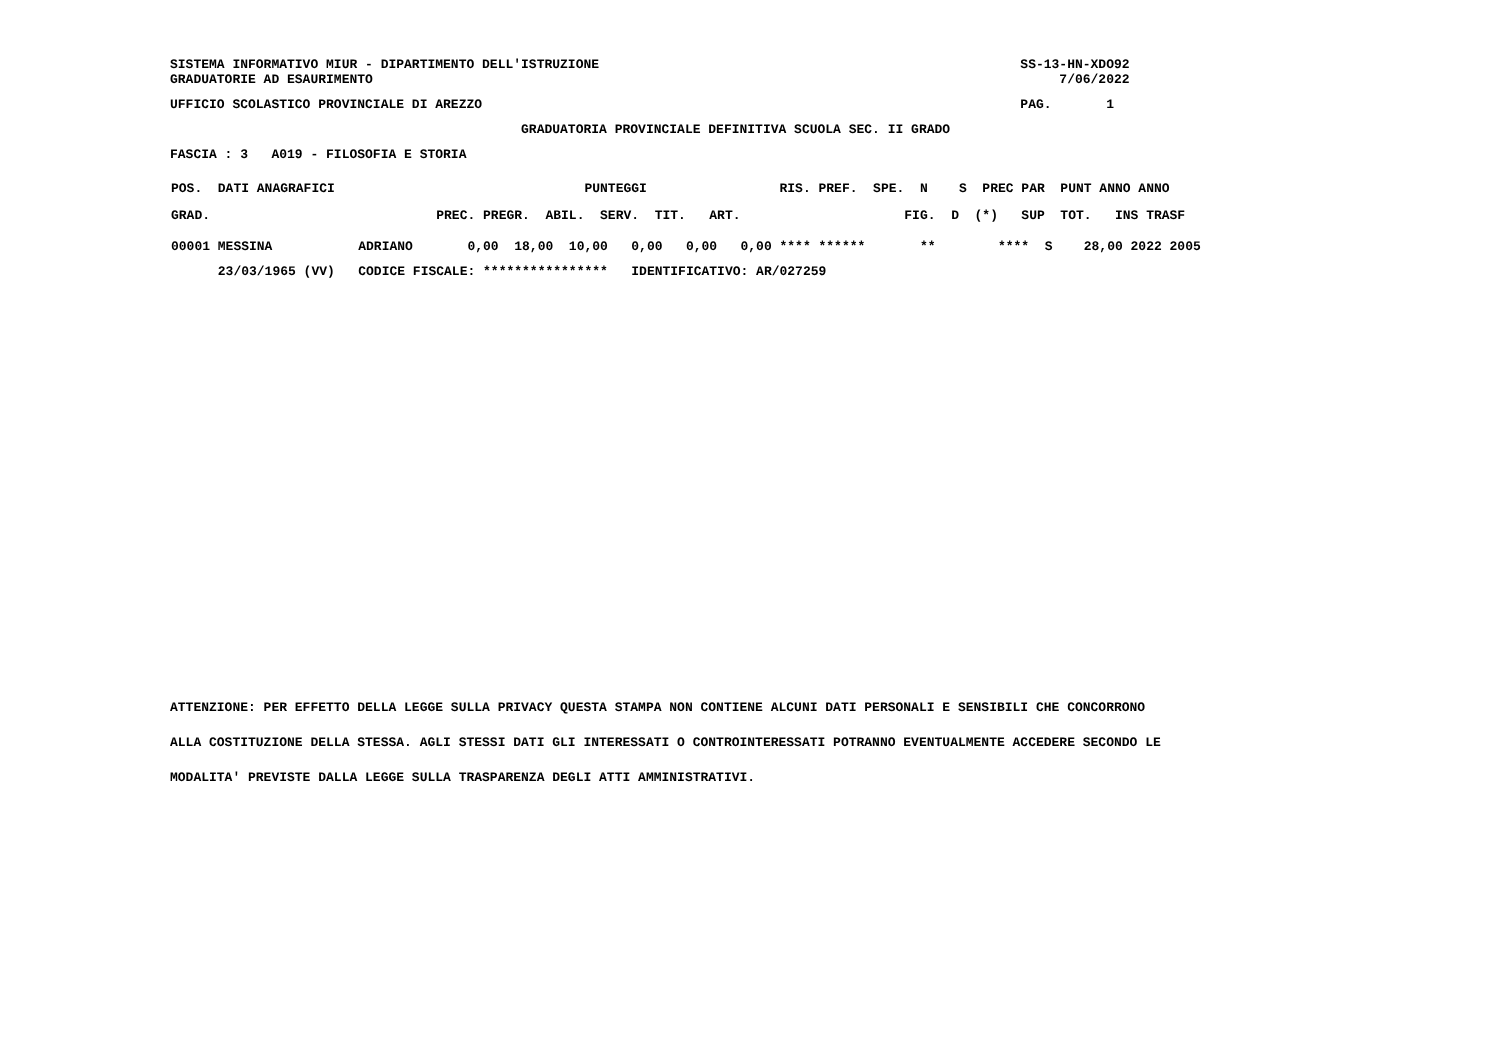SISTEMA INFORMATIVO MIUR - DIPARTIMENTO DELL'ISTRUZIONE                                                      SS-13-HN-XDO92
GRADUATORIE AD ESAURIMENTO                                                                                        7/06/2022
UFFICIO SCOLASTICO PROVINCIALE DI AREZZO                                                                     PAG.       1
                                             GRADUATORIA PROVINCIALE DEFINITIVA SCUOLA SEC. II GRADO
FASCIA : 3   A019 - FILOSOFIA E STORIA
| POS. DATI ANAGRAFICI PUNTEGGI RIS. PREF. SPE. N S PREC PAR PUNT ANNO ANNO |
| GRAD. PREC. PREGR. ABIL. SERV. TIT. ART. FIG. D (*) SUP TOT. INS TRASF |
| 00001 MESSINA ADRIANO 0,00 18,00 10,00 0,00 0,00 0,00 **** ****** ** **** S 28,00 2022 2005 |
| 23/03/1965 (VV) CODICE FISCALE: **************** IDENTIFICATIVO: AR/027259 |
ATTENZIONE: PER EFFETTO DELLA LEGGE SULLA PRIVACY QUESTA STAMPA NON CONTIENE ALCUNI DATI PERSONALI E SENSIBILI CHE CONCORRONO
ALLA COSTITUZIONE DELLA STESSA. AGLI STESSI DATI GLI INTERESSATI O CONTROINTERESSATI POTRANNO EVENTUALMENTE ACCEDERE SECONDO LE
MODALITA' PREVISTE DALLA LEGGE SULLA TRASPARENZA DEGLI ATTI AMMINISTRATIVI.